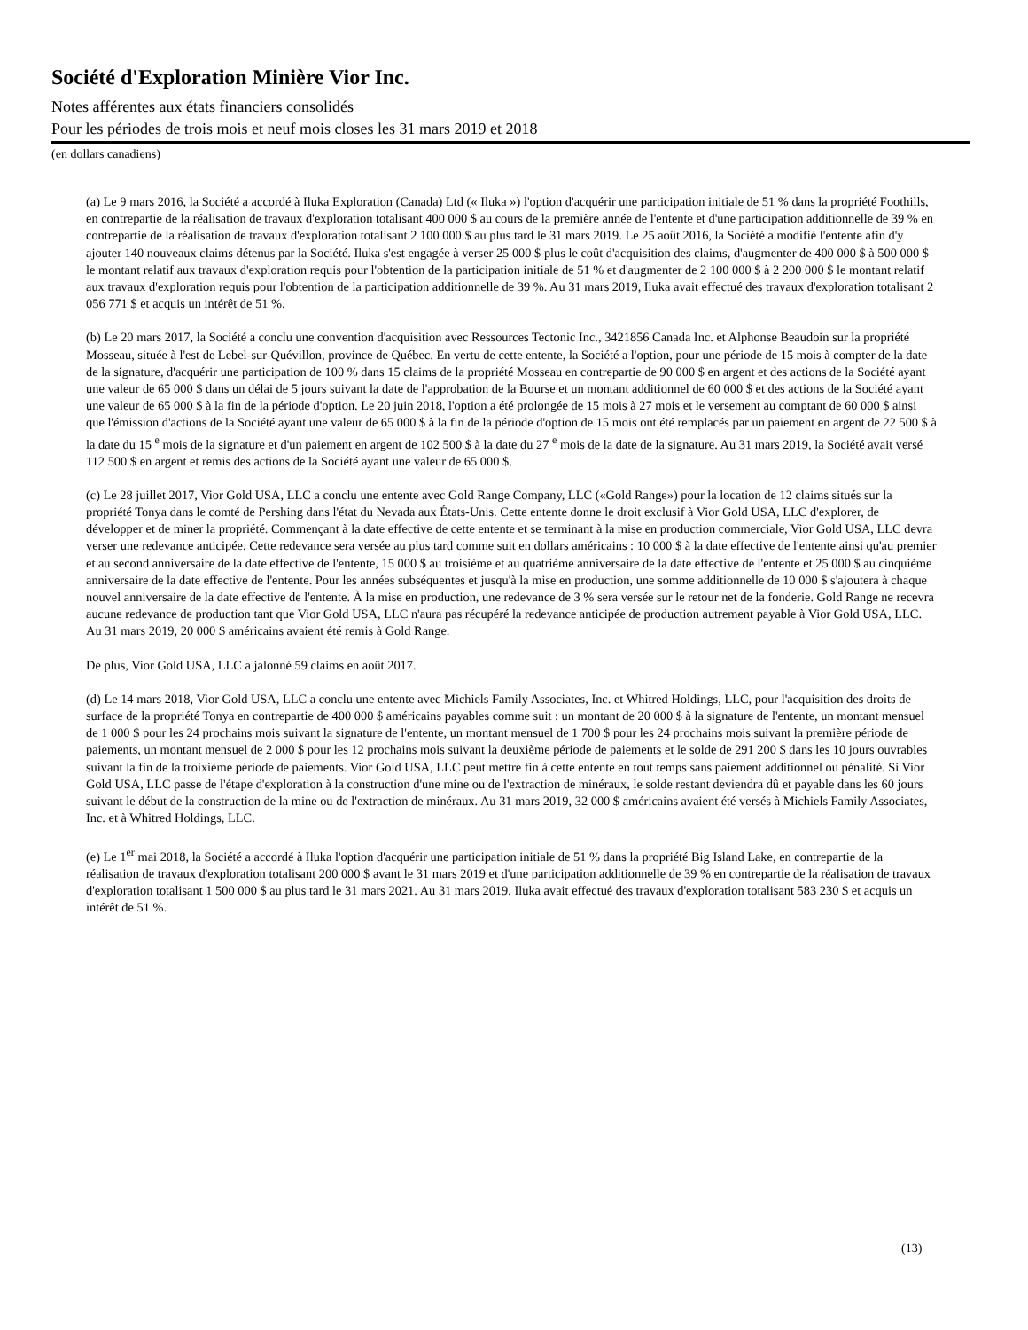Société d'Exploration Minière Vior Inc.
Notes afférentes aux états financiers consolidés
Pour les périodes de trois mois et neuf mois closes les 31 mars 2019 et 2018
(en dollars canadiens)
(a) Le 9 mars 2016, la Société a accordé à Iluka Exploration (Canada) Ltd (« Iluka ») l'option d'acquérir une participation initiale de 51 % dans la propriété Foothills, en contrepartie de la réalisation de travaux d'exploration totalisant 400 000 $ au cours de la première année de l'entente et d'une participation additionnelle de 39 % en contrepartie de la réalisation de travaux d'exploration totalisant 2 100 000 $ au plus tard le 31 mars 2019. Le 25 août 2016, la Société a modifié l'entente afin d'y ajouter 140 nouveaux claims détenus par la Société. Iluka s'est engagée à verser 25 000 $ plus le coût d'acquisition des claims, d'augmenter de 400 000 $ à 500 000 $ le montant relatif aux travaux d'exploration requis pour l'obtention de la participation initiale de 51 % et d'augmenter de 2 100 000 $ à 2 200 000 $ le montant relatif aux travaux d'exploration requis pour l'obtention de la participation additionnelle de 39 %. Au 31 mars 2019, Iluka avait effectué des travaux d'exploration totalisant 2 056 771 $ et acquis un intérêt de 51 %.
(b) Le 20 mars 2017, la Société a conclu une convention d'acquisition avec Ressources Tectonic Inc., 3421856 Canada Inc. et Alphonse Beaudoin sur la propriété Mosseau, située à l'est de Lebel-sur-Quévillon, province de Québec. En vertu de cette entente, la Société a l'option, pour une période de 15 mois à compter de la date de la signature, d'acquérir une participation de 100 % dans 15 claims de la propriété Mosseau en contrepartie de 90 000 $ en argent et des actions de la Société ayant une valeur de 65 000 $ dans un délai de 5 jours suivant la date de l'approbation de la Bourse et un montant additionnel de 60 000 $ et des actions de la Société ayant une valeur de 65 000 $ à la fin de la période d'option. Le 20 juin 2018, l'option a été prolongée de 15 mois à 27 mois et le versement au comptant de 60 000 $ ainsi que l'émission d'actions de la Société ayant une valeur de 65 000 $ à la fin de la période d'option de 15 mois ont été remplacés par un paiement en argent de 22 500 $ à la date du 15 <sup>e</sup> mois de la signature et d'un paiement en argent de 102 500 $ à la date du 27 <sup>e</sup> mois de la date de la signature. Au 31 mars 2019, la Société avait versé 112 500 $ en argent et remis des actions de la Société ayant une valeur de 65 000 $.
(c) Le 28 juillet 2017, Vior Gold USA, LLC a conclu une entente avec Gold Range Company, LLC («Gold Range») pour la location de 12 claims situés sur la propriété Tonya dans le comté de Pershing dans l'état du Nevada aux États-Unis. Cette entente donne le droit exclusif à Vior Gold USA, LLC d'explorer, de développer et de miner la propriété. Commençant à la date effective de cette entente et se terminant à la mise en production commerciale, Vior Gold USA, LLC devra verser une redevance anticipée. Cette redevance sera versée au plus tard comme suit en dollars américains : 10 000 $ à la date effective de l'entente ainsi qu'au premier et au second anniversaire de la date effective de l'entente, 15 000 $ au troisième et au quatrième anniversaire de la date effective de l'entente et 25 000 $ au cinquième anniversaire de la date effective de l'entente. Pour les années subséquentes et jusqu'à la mise en production, une somme additionnelle de 10 000 $ s'ajoutera à chaque nouvel anniversaire de la date effective de l'entente. À la mise en production, une redevance de 3 % sera versée sur le retour net de la fonderie. Gold Range ne recevra aucune redevance de production tant que Vior Gold USA, LLC n'aura pas récupéré la redevance anticipée de production autrement payable à Vior Gold USA, LLC. Au 31 mars 2019, 20 000 $ américains avaient été remis à Gold Range.
De plus, Vior Gold USA, LLC a jalonné 59 claims en août 2017.
(d) Le 14 mars 2018, Vior Gold USA, LLC a conclu une entente avec Michiels Family Associates, Inc. et Whitred Holdings, LLC, pour l'acquisition des droits de surface de la propriété Tonya en contrepartie de 400 000 $ américains payables comme suit : un montant de 20 000 $ à la signature de l'entente, un montant mensuel de 1 000 $ pour les 24 prochains mois suivant la signature de l'entente, un montant mensuel de 1 700 $ pour les 24 prochains mois suivant la première période de paiements, un montant mensuel de 2 000 $ pour les 12 prochains mois suivant la deuxième période de paiements et le solde de 291 200 $ dans les 10 jours ouvrables suivant la fin de la troixième période de paiements. Vior Gold USA, LLC peut mettre fin à cette entente en tout temps sans paiement additionnel ou pénalité. Si Vior Gold USA, LLC passe de l'étape d'exploration à la construction d'une mine ou de l'extraction de minéraux, le solde restant deviendra dû et payable dans les 60 jours suivant le début de la construction de la mine ou de l'extraction de minéraux. Au 31 mars 2019, 32 000 $ américains avaient été versés à Michiels Family Associates, Inc. et à Whitred Holdings, LLC.
(e) Le 1<sup>er</sup> mai 2018, la Société a accordé à Iluka l'option d'acquérir une participation initiale de 51 % dans la propriété Big Island Lake, en contrepartie de la réalisation de travaux d'exploration totalisant 200 000 $ avant le 31 mars 2019 et d'une participation additionnelle de 39 % en contrepartie de la réalisation de travaux d'exploration totalisant 1 500 000 $ au plus tard le 31 mars 2021. Au 31 mars 2019, Iluka avait effectué des travaux d'exploration totalisant 583 230 $ et acquis un intérêt de 51 %.
(13)